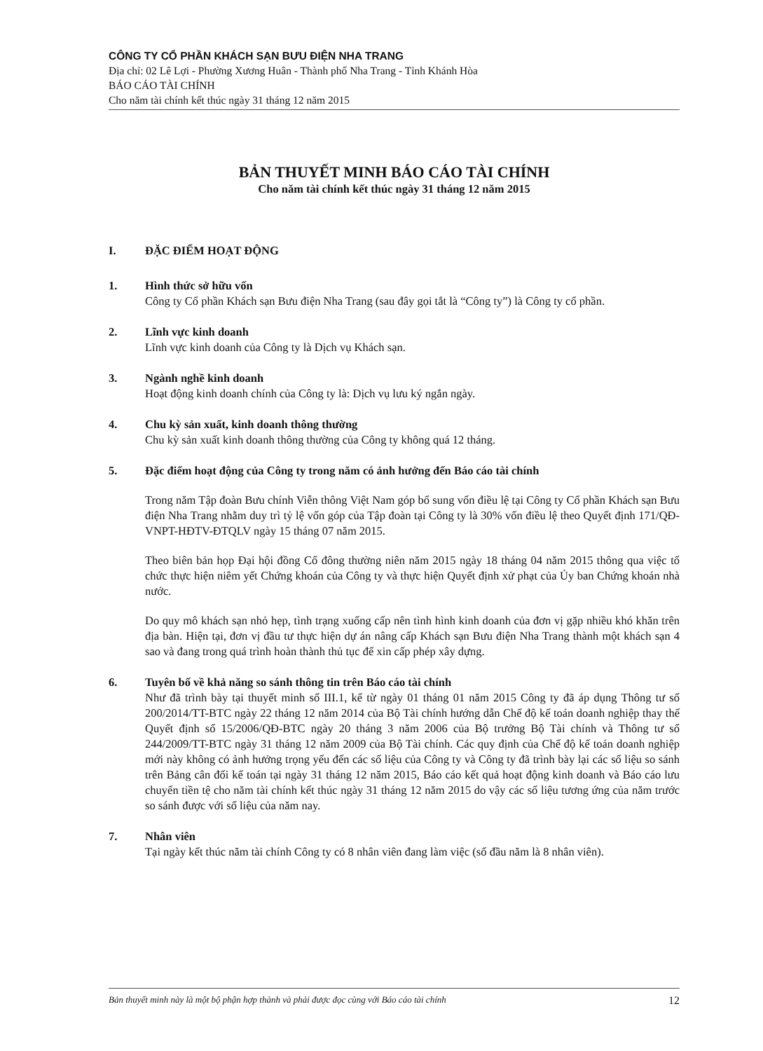CÔNG TY CỔ PHẦN KHÁCH SẠN BƯU ĐIỆN NHA TRANG
Địa chỉ: 02 Lê Lợi - Phường Xương Huân - Thành phố Nha Trang - Tỉnh Khánh Hòa
BÁO CÁO TÀI CHÍNH
Cho năm tài chính kết thúc ngày 31 tháng 12 năm 2015
BẢN THUYẾT MINH BÁO CÁO TÀI CHÍNH
Cho năm tài chính kết thúc ngày 31 tháng 12 năm 2015
I. ĐẶC ĐIỂM HOẠT ĐỘNG
1. Hình thức sở hữu vốn
Công ty Cổ phần Khách sạn Bưu điện Nha Trang (sau đây gọi tắt là “Công ty”) là Công ty cổ phần.
2. Lĩnh vực kinh doanh
Lĩnh vực kinh doanh của Công ty là Dịch vụ Khách sạn.
3. Ngành nghề kinh doanh
Hoạt động kinh doanh chính của Công ty là: Dịch vụ lưu ký ngắn ngày.
4. Chu kỳ sản xuất, kinh doanh thông thường
Chu kỳ sản xuất kinh doanh thông thường của Công ty không quá 12 tháng.
5. Đặc điểm hoạt động của Công ty trong năm có ảnh hưởng đến Báo cáo tài chính
Trong năm Tập đoàn Bưu chính Viễn thông Việt Nam góp bổ sung vốn điều lệ tại Công ty Cổ phần Khách sạn Bưu điện Nha Trang nhằm duy trì tỷ lệ vốn góp của Tập đoàn tại Công ty là 30% vốn điều lệ theo Quyết định 171/QĐ-VNPT-HĐTV-ĐTQLV ngày 15 tháng 07 năm 2015.
Theo biên bản họp Đại hội đồng Cổ đông thường niên năm 2015 ngày 18 tháng 04 năm 2015 thông qua việc tổ chức thực hiện niêm yết Chứng khoán của Công ty và thực hiện Quyết định xử phạt của Ủy ban Chứng khoán nhà nước.
Do quy mô khách sạn nhỏ hẹp, tình trạng xuống cấp nên tình hình kinh doanh của đơn vị gặp nhiều khó khăn trên địa bàn. Hiện tại, đơn vị đầu tư thực hiện dự án nâng cấp Khách sạn Bưu điện Nha Trang thành một khách sạn 4 sao và đang trong quá trình hoàn thành thủ tục để xin cấp phép xây dựng.
6. Tuyên bố về khả năng so sánh thông tin trên Báo cáo tài chính
Như đã trình bày tại thuyết minh số III.1, kể từ ngày 01 tháng 01 năm 2015 Công ty đã áp dụng Thông tư số 200/2014/TT-BTC ngày 22 tháng 12 năm 2014 của Bộ Tài chính hướng dẫn Chế độ kế toán doanh nghiệp thay thế Quyết định số 15/2006/QĐ-BTC ngày 20 tháng 3 năm 2006 của Bộ trưởng Bộ Tài chính và Thông tư số 244/2009/TT-BTC ngày 31 tháng 12 năm 2009 của Bộ Tài chính. Các quy định của Chế độ kế toán doanh nghiệp mới này không có ảnh hưởng trọng yếu đến các số liệu của Công ty và Công ty đã trình bày lại các số liệu so sánh trên Bảng cân đối kế toán tại ngày 31 tháng 12 năm 2015, Báo cáo kết quả hoạt động kinh doanh và Báo cáo lưu chuyển tiền tệ cho năm tài chính kết thúc ngày 31 tháng 12 năm 2015 do vậy các số liệu tương ứng của năm trước so sánh được với số liệu của năm nay.
7. Nhân viên
Tại ngày kết thúc năm tài chính Công ty có 8 nhân viên đang làm việc (số đầu năm là 8 nhân viên).
Bản thuyết minh này là một bộ phận hợp thành và phải được đọc cùng với Báo cáo tài chính 12